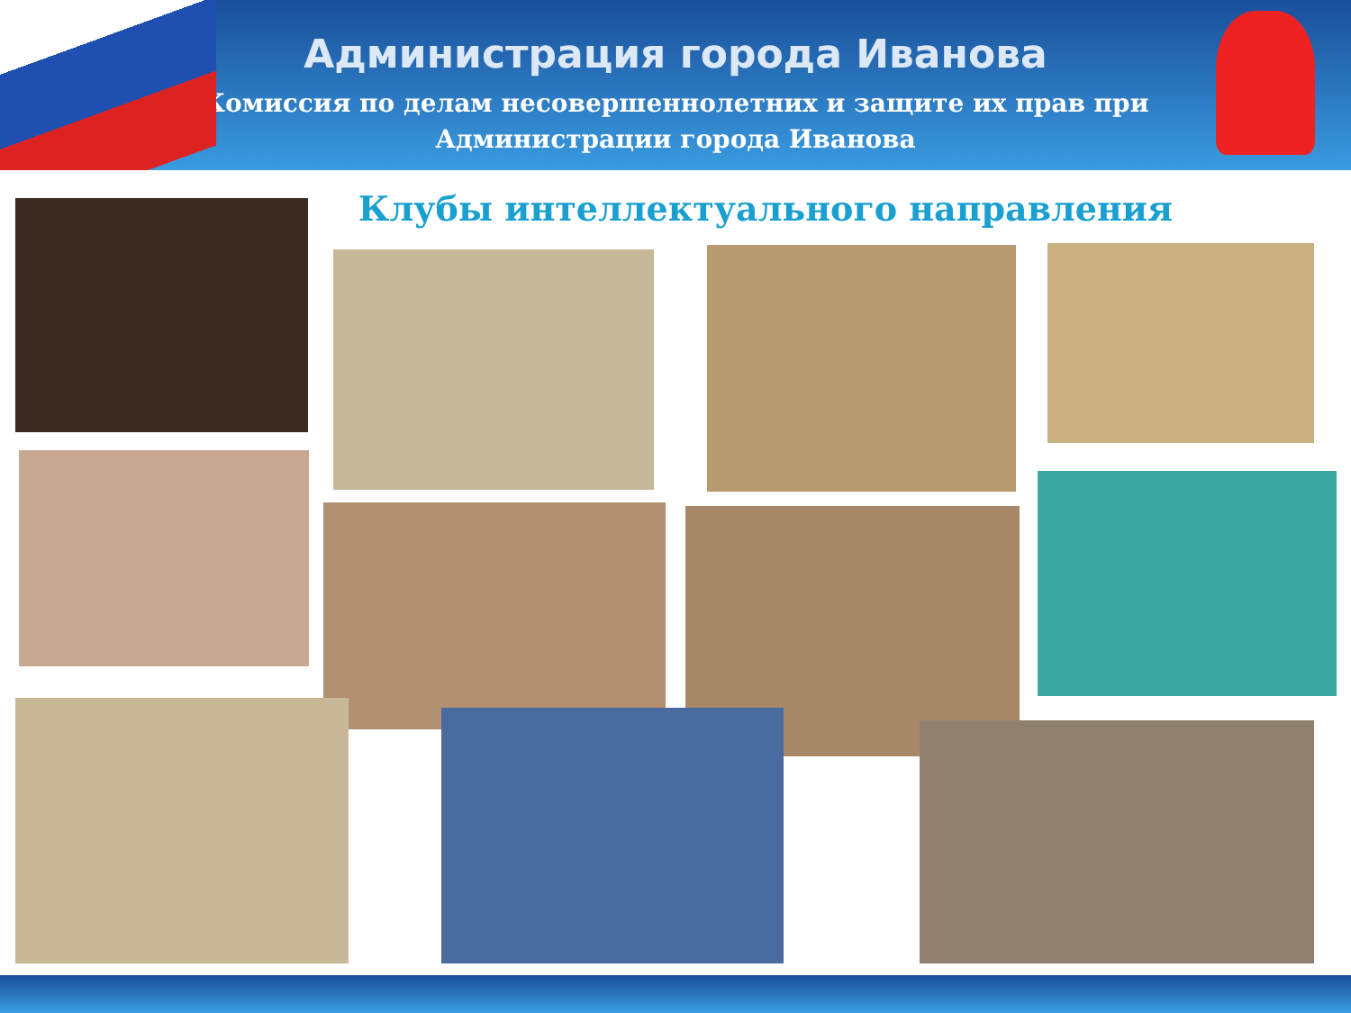Администрация города Иванова
Комиссия по делам несовершеннолетних и защите их прав при
Администрации города Иванова
Клубы интеллектуального направления